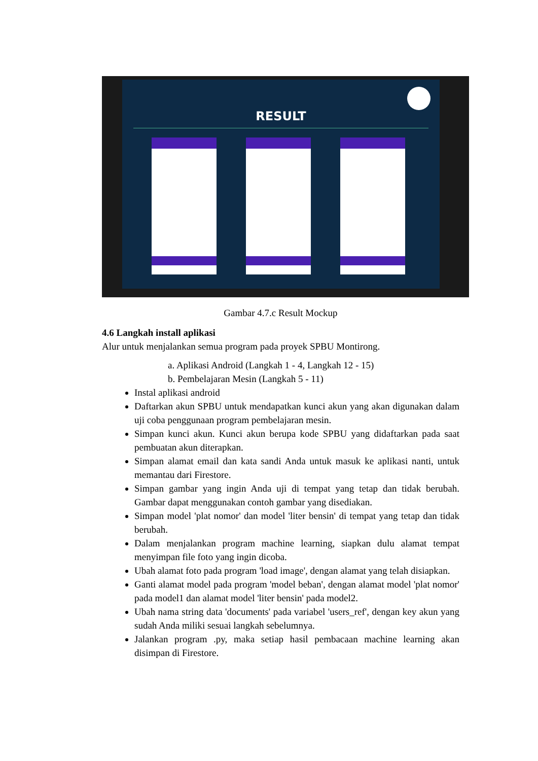RESULT
Gambar 4.7.c Result Mockup
4.6 Langkah install aplikasi
Alur untuk menjalankan semua program pada proyek SPBU Montirong.
a. Aplikasi Android (Langkah 1 - 4, Langkah 12 - 15)
b. Pembelajaran Mesin (Langkah 5 - 11)
Instal aplikasi android
Daftarkan akun SPBU untuk mendapatkan kunci akun yang akan digunakan dalam uji coba penggunaan program pembelajaran mesin.
Simpan kunci akun. Kunci akun berupa kode SPBU yang didaftarkan pada saat pembuatan akun diterapkan.
Simpan alamat email dan kata sandi Anda untuk masuk ke aplikasi nanti, untuk memantau dari Firestore.
Simpan gambar yang ingin Anda uji di tempat yang tetap dan tidak berubah. Gambar dapat menggunakan contoh gambar yang disediakan.
Simpan model 'plat nomor' dan model 'liter bensin' di tempat yang tetap dan tidak berubah.
Dalam menjalankan program machine learning, siapkan dulu alamat tempat menyimpan file foto yang ingin dicoba.
Ubah alamat foto pada program 'load image', dengan alamat yang telah disiapkan.
Ganti alamat model pada program 'model beban', dengan alamat model 'plat nomor' pada model1 dan alamat model 'liter bensin' pada model2.
Ubah nama string data 'documents' pada variabel 'users_ref', dengan key akun yang sudah Anda miliki sesuai langkah sebelumnya.
Jalankan program .py, maka setiap hasil pembacaan machine learning akan disimpan di Firestore.